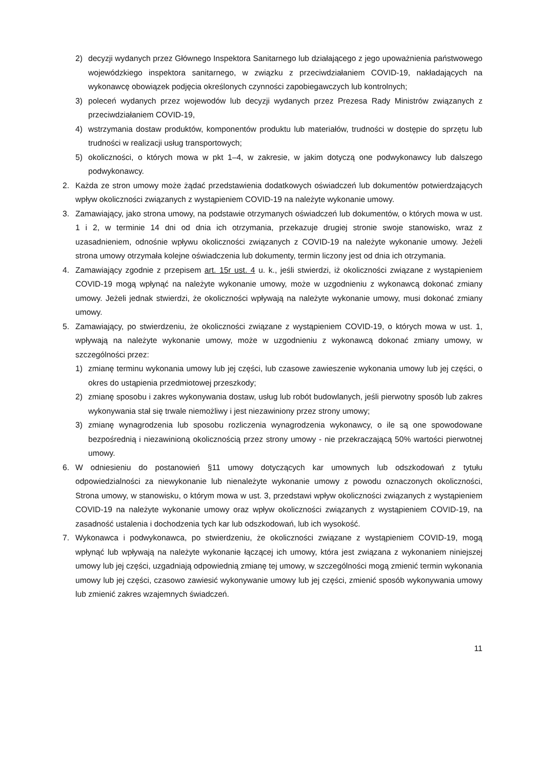2) decyzji wydanych przez Głównego Inspektora Sanitarnego lub działającego z jego upoważnienia państwowego wojewódzkiego inspektora sanitarnego, w związku z przeciwdziałaniem COVID-19, nakładających na wykonawcę obowiązek podjęcia określonych czynności zapobiegawczych lub kontrolnych;
3) poleceń wydanych przez wojewodów lub decyzji wydanych przez Prezesa Rady Ministrów związanych z przeciwdziałaniem COVID-19,
4) wstrzymania dostaw produktów, komponentów produktu lub materiałów, trudności w dostępie do sprzętu lub trudności w realizacji usług transportowych;
5) okoliczności, o których mowa w pkt 1–4, w zakresie, w jakim dotyczą one podwykonawcy lub dalszego podwykonawcy.
2. Każda ze stron umowy może żądać przedstawienia dodatkowych oświadczeń lub dokumentów potwierdzających wpływ okoliczności związanych z wystąpieniem COVID-19 na należyte wykonanie umowy.
3. Zamawiający, jako strona umowy, na podstawie otrzymanych oświadczeń lub dokumentów, o których mowa w ust. 1 i 2, w terminie 14 dni od dnia ich otrzymania, przekazuje drugiej stronie swoje stanowisko, wraz z uzasadnieniem, odnośnie wpływu okoliczności związanych z COVID-19 na należyte wykonanie umowy. Jeżeli strona umowy otrzymała kolejne oświadczenia lub dokumenty, termin liczony jest od dnia ich otrzymania.
4. Zamawiający zgodnie z przepisem art. 15r ust. 4 u. k., jeśli stwierdzi, iż okoliczności związane z wystąpieniem COVID-19 mogą wpłynąć na należyte wykonanie umowy, może w uzgodnieniu z wykonawcą dokonać zmiany umowy. Jeżeli jednak stwierdzi, że okoliczności wpływają na należyte wykonanie umowy, musi dokonać zmiany umowy.
5. Zamawiający, po stwierdzeniu, że okoliczności związane z wystąpieniem COVID-19, o których mowa w ust. 1, wpływają na należyte wykonanie umowy, może w uzgodnieniu z wykonawcą dokonać zmiany umowy, w szczególności przez:
1) zmianę terminu wykonania umowy lub jej części, lub czasowe zawieszenie wykonania umowy lub jej części, o okres do ustąpienia przedmiotowej przeszkody;
2) zmianę sposobu i zakres wykonywania dostaw, usług lub robót budowlanych, jeśli pierwotny sposób lub zakres wykonywania stał się trwale niemożliwy i jest niezawiniony przez strony umowy;
3) zmianę wynagrodzenia lub sposobu rozliczenia wynagrodzenia wykonawcy, o ile są one spowodowane bezpośrednią i niezawinioną okolicznością przez strony umowy - nie przekraczającą 50% wartości pierwotnej umowy.
6. W odniesieniu do postanowień §11 umowy dotyczących kar umownych lub odszkodowań z tytułu odpowiedzialności za niewykonanie lub nienależyte wykonanie umowy z powodu oznaczonych okoliczności, Strona umowy, w stanowisku, o którym mowa w ust. 3, przedstawi wpływ okoliczności związanych z wystąpieniem COVID-19 na należyte wykonanie umowy oraz wpływ okoliczności związanych z wystąpieniem COVID-19, na zasadność ustalenia i dochodzenia tych kar lub odszkodowań, lub ich wysokość.
7. Wykonawca i podwykonawca, po stwierdzeniu, że okoliczności związane z wystąpieniem COVID-19, mogą wpłynąć lub wpływają na należyte wykonanie łączącej ich umowy, która jest związana z wykonaniem niniejszej umowy lub jej części, uzgadniają odpowiednią zmianę tej umowy, w szczególności mogą zmienić termin wykonania umowy lub jej części, czasowo zawiesić wykonywanie umowy lub jej części, zmienić sposób wykonywania umowy lub zmienić zakres wzajemnych świadczeń.
11